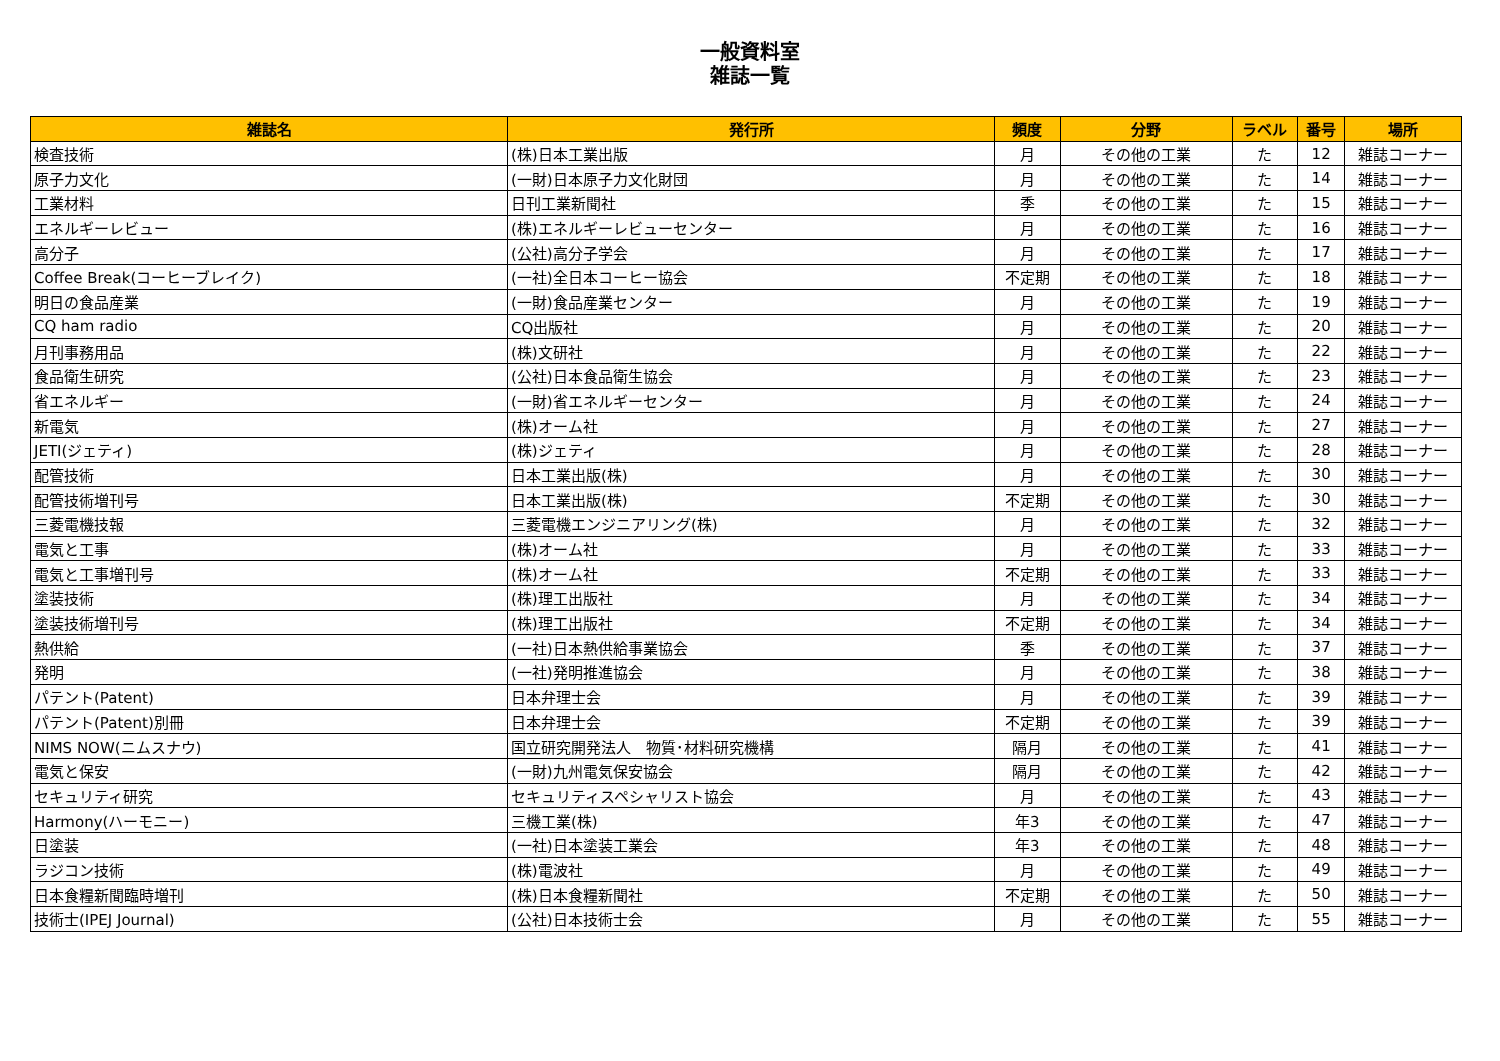一般資料室
雑誌一覧
| 雑誌名 | 発行所 | 頻度 | 分野 | ラベル | 番号 | 場所 |
| --- | --- | --- | --- | --- | --- | --- |
| 検査技術 | (株)日本工業出版 | 月 | その他の工業 | た | 12 | 雑誌コーナー |
| 原子力文化 | (一財)日本原子力文化財団 | 月 | その他の工業 | た | 14 | 雑誌コーナー |
| 工業材料 | 日刊工業新聞社 | 季 | その他の工業 | た | 15 | 雑誌コーナー |
| エネルギーレビュー | (株)エネルギーレビューセンター | 月 | その他の工業 | た | 16 | 雑誌コーナー |
| 高分子 | (公社)高分子学会 | 月 | その他の工業 | た | 17 | 雑誌コーナー |
| Coffee Break(コーヒーブレイク) | (一社)全日本コーヒー協会 | 不定期 | その他の工業 | た | 18 | 雑誌コーナー |
| 明日の食品産業 | (一財)食品産業センター | 月 | その他の工業 | た | 19 | 雑誌コーナー |
| CQ ham radio | CQ出版社 | 月 | その他の工業 | た | 20 | 雑誌コーナー |
| 月刊事務用品 | (株)文研社 | 月 | その他の工業 | た | 22 | 雑誌コーナー |
| 食品衛生研究 | (公社)日本食品衛生協会 | 月 | その他の工業 | た | 23 | 雑誌コーナー |
| 省エネルギー | (一財)省エネルギーセンター | 月 | その他の工業 | た | 24 | 雑誌コーナー |
| 新電気 | (株)オーム社 | 月 | その他の工業 | た | 27 | 雑誌コーナー |
| JETI(ジェティ) | (株)ジェティ | 月 | その他の工業 | た | 28 | 雑誌コーナー |
| 配管技術 | 日本工業出版(株) | 月 | その他の工業 | た | 30 | 雑誌コーナー |
| 配管技術増刊号 | 日本工業出版(株) | 不定期 | その他の工業 | た | 30 | 雑誌コーナー |
| 三菱電機技報 | 三菱電機エンジニアリング(株) | 月 | その他の工業 | た | 32 | 雑誌コーナー |
| 電気と工事 | (株)オーム社 | 月 | その他の工業 | た | 33 | 雑誌コーナー |
| 電気と工事増刊号 | (株)オーム社 | 不定期 | その他の工業 | た | 33 | 雑誌コーナー |
| 塗装技術 | (株)理工出版社 | 月 | その他の工業 | た | 34 | 雑誌コーナー |
| 塗装技術増刊号 | (株)理工出版社 | 不定期 | その他の工業 | た | 34 | 雑誌コーナー |
| 熱供給 | (一社)日本熱供給事業協会 | 季 | その他の工業 | た | 37 | 雑誌コーナー |
| 発明 | (一社)発明推進協会 | 月 | その他の工業 | た | 38 | 雑誌コーナー |
| パテント(Patent) | 日本弁理士会 | 月 | その他の工業 | た | 39 | 雑誌コーナー |
| パテント(Patent)別冊 | 日本弁理士会 | 不定期 | その他の工業 | た | 39 | 雑誌コーナー |
| NIMS NOW(ニムスナウ) | 国立研究開発法人 物質･材料研究機構 | 隔月 | その他の工業 | た | 41 | 雑誌コーナー |
| 電気と保安 | (一財)九州電気保安協会 | 隔月 | その他の工業 | た | 42 | 雑誌コーナー |
| セキュリティ研究 | セキュリティスペシャリスト協会 | 月 | その他の工業 | た | 43 | 雑誌コーナー |
| Harmony(ハーモニー) | 三機工業(株) | 年3 | その他の工業 | た | 47 | 雑誌コーナー |
| 日塗装 | (一社)日本塗装工業会 | 年3 | その他の工業 | た | 48 | 雑誌コーナー |
| ラジコン技術 | (株)電波社 | 月 | その他の工業 | た | 49 | 雑誌コーナー |
| 日本食糧新聞臨時増刊 | (株)日本食糧新聞社 | 不定期 | その他の工業 | た | 50 | 雑誌コーナー |
| 技術士(IPEJ Journal) | (公社)日本技術士会 | 月 | その他の工業 | た | 55 | 雑誌コーナー |